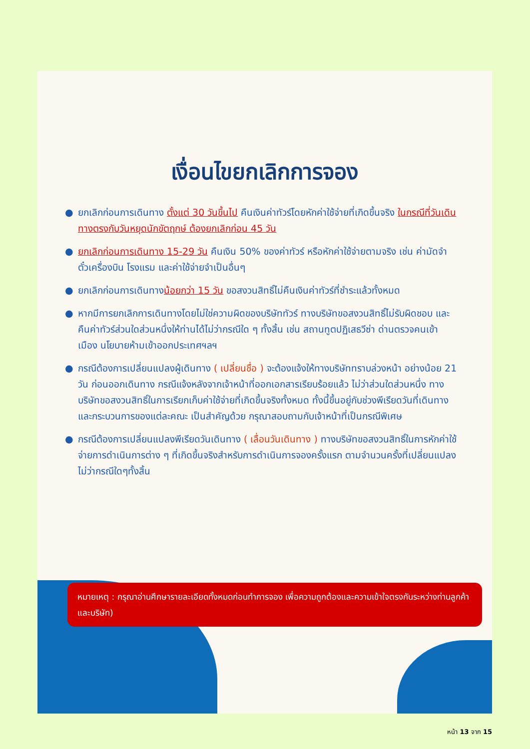เงื่อนไขยกเลิกการจอง
● ยกเลิกก่อนการเดินทาง ตั้งแต่ 30 วันขึ้นไป คืนเงินค่าทัวร์โดยหักค่าใช้จ่ายที่เกิดขึ้นจริง ในกรณีที่วันเดินทางตรงกับวันหยุดนักขัตฤกษ์ ต้องยกเลิกก่อน 45 วัน
● ยกเลิกก่อนการเดินทาง 15-29 วัน คืนเงิน 50% ของค่าทัวร์ หรือหักค่าใช้จ่ายตามจริง เช่น ค่ามัดจำตั๋วเครื่องบิน โรงแรม และค่าใช้จ่ายจำเป็นอื่นๆ
● ยกเลิกก่อนการเดินทางน้อยกว่า 15 วัน ขอสงวนสิทธิ์ไม่คืนเงินค่าทัวร์ที่ชำระแล้วทั้งหมด
● หากมีการยกเลิกการเดินทางโดยไม่ใช่ความผิดของบริษัททัวร์ ทางบริษัทขอสงวนสิทธิ์ไม่รับผิดชอบ และ คืนค่าทัวร์ส่วนใดส่วนหนึ่งให้ท่านได้ไม่ว่ากรณีใด ๆ ทั้งสิ้น เช่น สถานทูตปฏิเสธวีซ่า ด่านตรวจคนเข้าเมือง นโยบายห้ามเข้าออกประเทศฯลฯ
● กรณีต้องการเปลี่ยนแปลงผู้เดินทาง ( เปลี่ยนชื่อ ) จะต้องแจ้งให้ทางบริษัททราบล่วงหน้า อย่างน้อย 21 วัน ก่อนออกเดินทาง กรณีแจ้งหลังจากเจ้าหน้าที่ออกเอกสารเรียบร้อยแล้ว ไม่ว่าส่วนใดส่วนหนึ่ง ทางบริษัทขอสงวนสิทธิ์ในการเรียกเก็บค่าใช้จ่ายที่เกิดขึ้นจริงทั้งหมด ทั้งนี้ขึ้นอยู่กับช่วงพีเรียดวันที่เดินทางและกระบวนการของแต่ละคณะ เป็นสำคัญด้วย กรุณาสอบถามกับเจ้าหน้าที่เป็นกรณีพิเศษ
● กรณีต้องการเปลี่ยนแปลงพีเรียดวันเดินทาง ( เลื่อนวันเดินทาง ) ทางบริษัทขอสงวนสิทธิ์ในการหักค่าใช้จ่ายการดำเนินการต่าง ๆ ที่เกิดขึ้นจริงสำหรับการดำเนินการจองครั้งแรก ตามจำนวนครั้งที่เปลี่ยนแปลง ไม่ว่ากรณีใดๆทั้งสิ้น
หมายเหตุ : กรุณาอ่านศึกษารายละเอียดทั้งหมดก่อนทำการจอง เพื่อความถูกต้องและความเข้าใจตรงกันระหว่างท่านลูกค้าและบริษัท)
หน้า 13 จาก 15